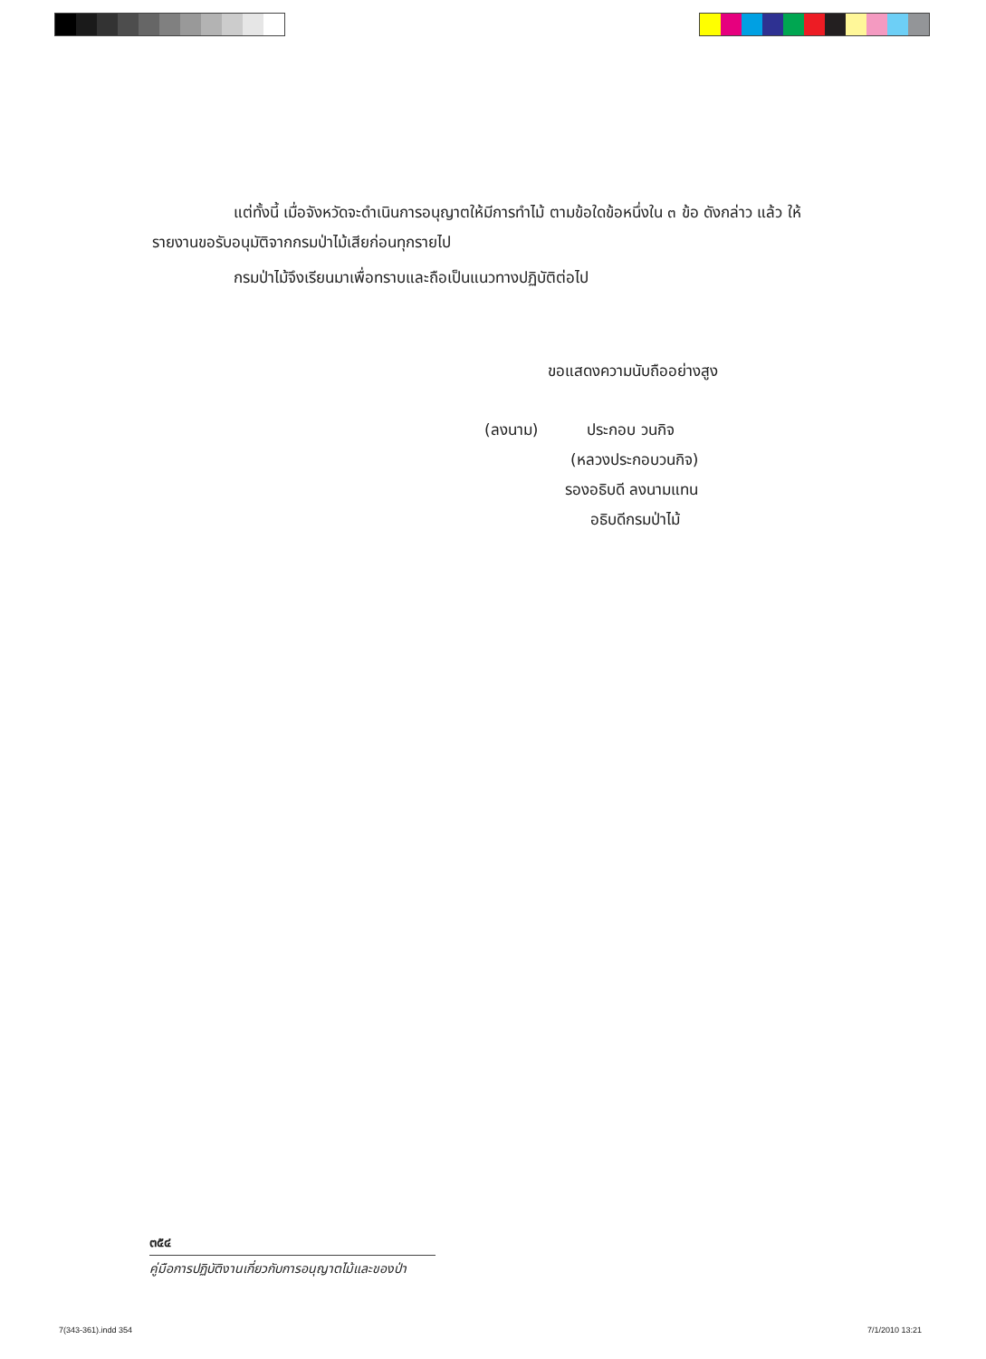แต่ทั้งนี้ เมื่อจังหวัดจะดำเนินการอนุญาตให้มีการทำไม้ ตามข้อใดข้อหนึ่งใน ๓ ข้อ ดังกล่าว แล้ว ให้รายงานขอรับอนุมัติจากกรมป่าไม้เสียก่อนทุกรายไป
กรมป่าไม้จึงเรียนมาเพื่อทราบและถือเป็นแนวทางปฏิบัติต่อไป
ขอแสดงความนับถืออย่างสูง
(ลงนาม) ประกอบ วนกิจ
(หลวงประกอบวนกิจ)
รองอธิบดี ลงนามแทน
อธิบดีกรมป่าไม้
๓๕๔
คู่มือการปฏิบัติงานเกี่ยวกับการอนุญาตไม้และของป่า
7(343-361).indd 354 7/1/2010 13:21